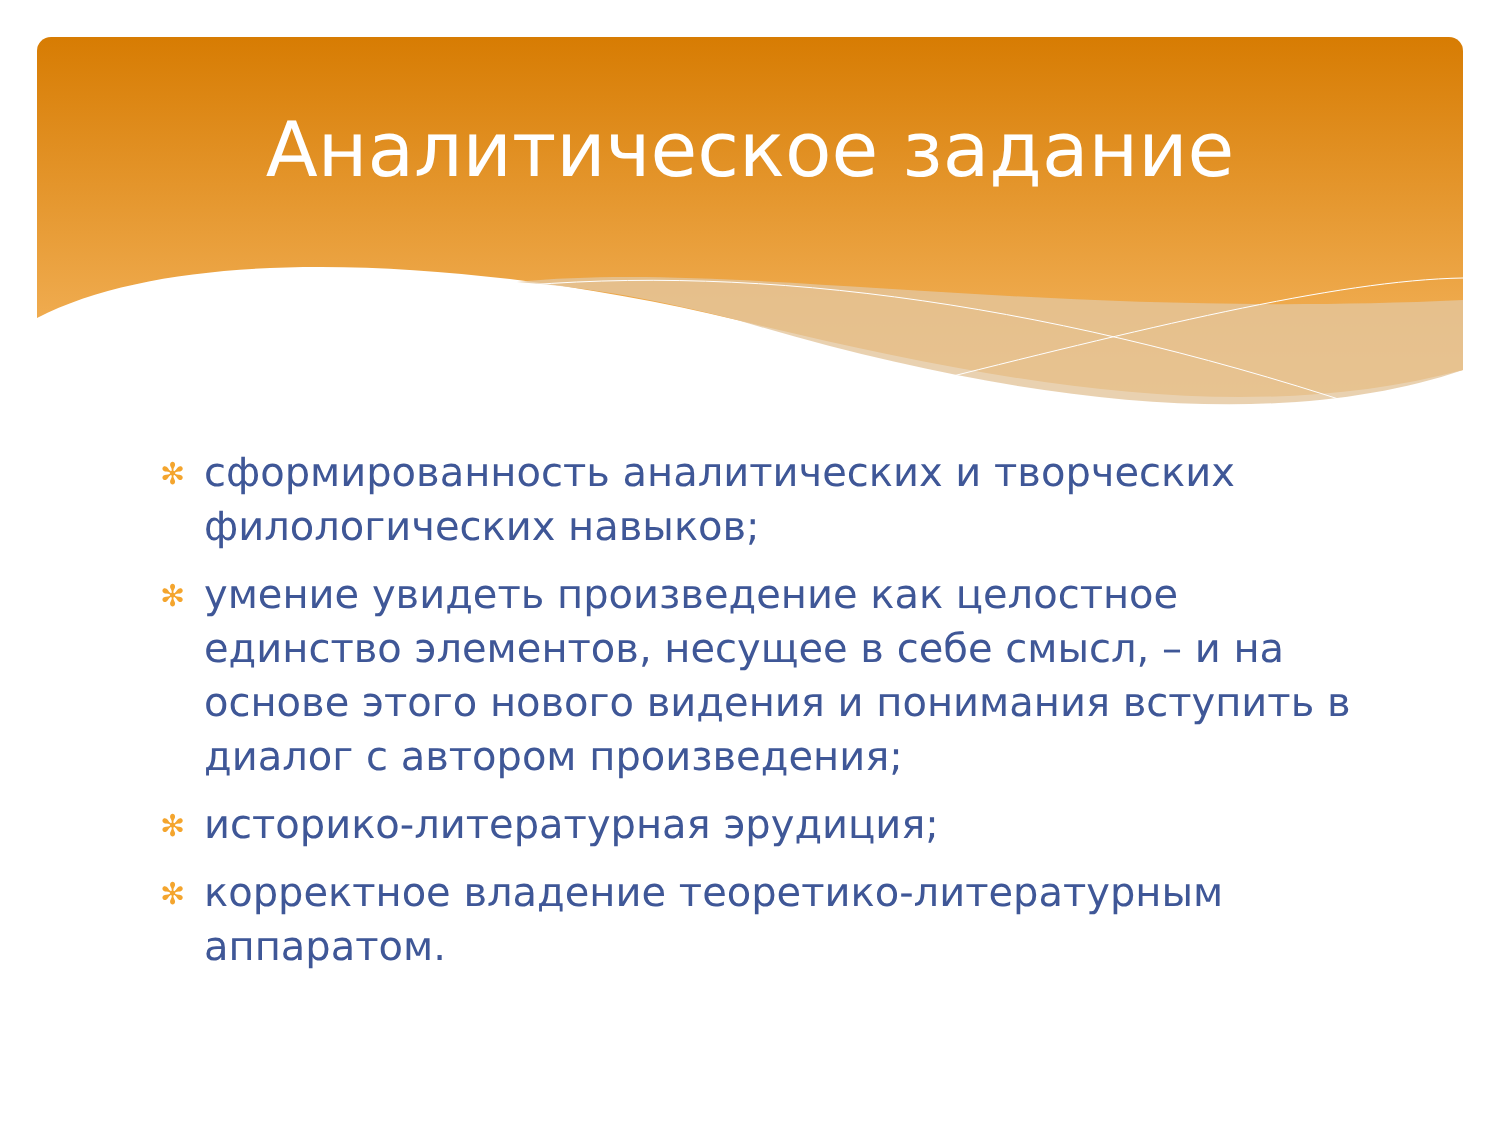Аналитическое задание
✻ сформированность аналитических и творческих филологических навыков;
✻ умение увидеть произведение как целостное единство элементов, несущее в себе смысл, – и на основе этого нового видения и понимания вступить в диалог с автором произведения;
✻ историко-литературная эрудиция;
✻ корректное владение теоретико-литературным аппаратом.